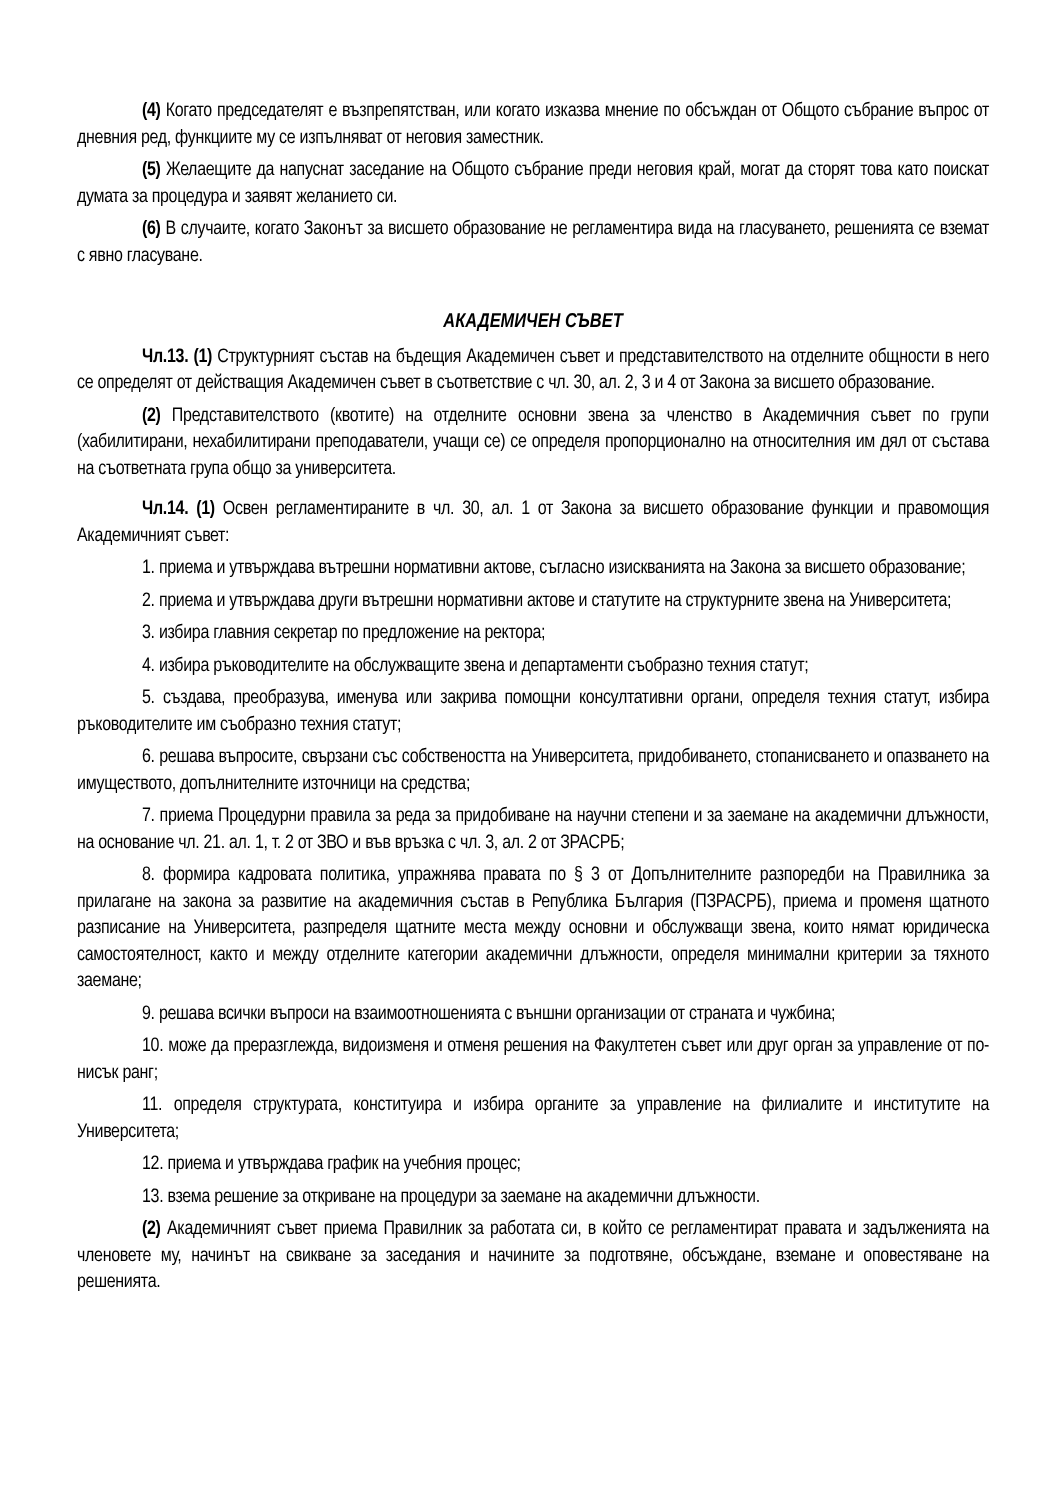(4) Когато председателят е възпрепятстван, или когато изказва мнение по обсъждан от Общото събрание въпрос от дневния ред, функциите му се изпълняват от неговия заместник.
(5) Желаещите да напуснат заседание на Общото събрание преди неговия край, могат да сторят това като поискат думата за процедура и заявят желанието си.
(6) В случаите, когато Законът за висшето образование не регламентира вида на гласуването, решенията се вземат с явно гласуване.
АКАДЕМИЧЕН СЪВЕТ
Чл.13. (1) Структурният състав на бъдещия Академичен съвет и представителството на отделните общности в него се определят от действащия Академичен съвет в съответствие с чл. 30, ал. 2, 3 и 4 от Закона за висшето образование.
(2) Представителството (квотите) на отделните основни звена за членство в Академичния съвет по групи (хабилитирани, нехабилитирани преподаватели, учащи се) се определя пропорционално на относителния им дял от състава на съответната група общо за университета.
Чл.14. (1) Освен регламентираните в чл. 30, ал. 1 от Закона за висшето образование функции и правомощия Академичният съвет:
1. приема и утвърждава вътрешни нормативни актове, съгласно изискванията на Закона за висшето образование;
2. приема и утвърждава други вътрешни нормативни актове и статутите на структурните звена на Университета;
3. избира главния секретар по предложение на ректора;
4. избира ръководителите на обслужващите звена и департаменти съобразно техния статут;
5. създава, преобразува, именува или закрива помощни консултативни органи, определя техния статут, избира ръководителите им съобразно техния статут;
6. решава въпросите, свързани със собствеността на Университета, придобиването, стопанисването и опазването на имуществото, допълнителните източници на средства;
7. приема Процедурни правила за реда за придобиване на научни степени и за заемане на академични длъжности, на основание чл. 21. ал. 1, т. 2 от ЗВО и във връзка с чл. 3, ал. 2 от ЗРАСРБ;
8. формира кадровата политика, упражнява правата по § 3 от Допълнителните разпоредби на Правилника за прилагане на закона за развитие на академичния състав в Република България (ПЗРАСРБ), приема и променя щатното разписание на Университета, разпределя щатните места между основни и обслужващи звена, които нямат юридическа самостоятелност, както и между отделните категории академични длъжности, определя минимални критерии за тяхното заемане;
9. решава всички въпроси на взаимоотношенията с външни организации от страната и чужбина;
10. може да преразглежда, видоизменя и отменя решения на Факултетен съвет или друг орган за управление от по-нисък ранг;
11. определя структурата, конституира и избира органите за управление на филиалите и институтите на Университета;
12. приема и утвърждава график на учебния процес;
13. взема решение за откриване на процедури за заемане на академични длъжности.
(2) Академичният съвет приема Правилник за работата си, в който се регламентират правата и задълженията на членовете му, начинът на свикване за заседания и начините за подготвяне, обсъждане, вземане и оповестяване на решенията.